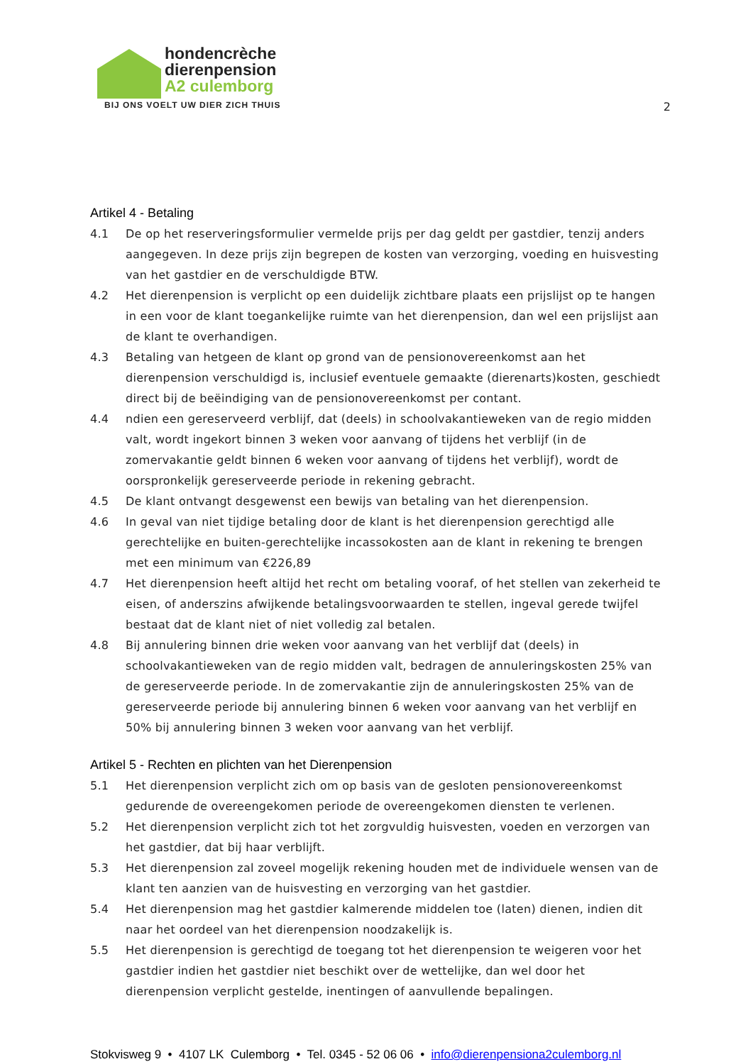hondencrèche
dierenpension
A2 culemborg
BIJ ONS VOELT UW DIER ZICH THUIS
2
Artikel 4 - Betaling
4.1 De op het reserveringsformulier vermelde prijs per dag geldt per gastdier, tenzij anders aangegeven. In deze prijs zijn begrepen de kosten van verzorging, voeding en huisvesting van het gastdier en de verschuldigde BTW.
4.2 Het dierenpension is verplicht op een duidelijk zichtbare plaats een prijslijst op te hangen in een voor de klant toegankelijke ruimte van het dierenpension, dan wel een prijslijst aan de klant te overhandigen.
4.3 Betaling van hetgeen de klant op grond van de pensionovereenkomst aan het dierenpension verschuldigd is, inclusief eventuele gemaakte (dierenarts)kosten, geschiedt direct bij de beëindiging van de pensionovereenkomst per contant.
4.4 ndien een gereserveerd verblijf, dat (deels) in schoolvakantieweken van de regio midden valt, wordt ingekort binnen 3 weken voor aanvang of tijdens het verblijf (in de zomervakantie geldt binnen 6 weken voor aanvang of tijdens het verblijf), wordt de oorspronkelijk gereserveerde periode in rekening gebracht.
4.5 De klant ontvangt desgewenst een bewijs van betaling van het dierenpension.
4.6 In geval van niet tijdige betaling door de klant is het dierenpension gerechtigd alle gerechtelijke en buiten-gerechtelijke incassokosten aan de klant in rekening te brengen met een minimum van €226,89
4.7 Het dierenpension heeft altijd het recht om betaling vooraf, of het stellen van zekerheid te eisen, of anderszins afwijkende betalingsvoorwaarden te stellen, ingeval gerede twijfel bestaat dat de klant niet of niet volledig zal betalen.
4.8 Bij annulering binnen drie weken voor aanvang van het verblijf dat (deels) in schoolvakantieweken van de regio midden valt, bedragen de annuleringskosten 25% van de gereserveerde periode. In de zomervakantie zijn de annuleringskosten 25% van de gereserveerde periode bij annulering binnen 6 weken voor aanvang van het verblijf en 50% bij annulering binnen 3 weken voor aanvang van het verblijf.
Artikel 5 - Rechten en plichten van het Dierenpension
5.1 Het dierenpension verplicht zich om op basis van de gesloten pensionovereenkomst gedurende de overeengekomen periode de overeengekomen diensten te verlenen.
5.2 Het dierenpension verplicht zich tot het zorgvuldig huisvesten, voeden en verzorgen van het gastdier, dat bij haar verblijft.
5.3 Het dierenpension zal zoveel mogelijk rekening houden met de individuele wensen van de klant ten aanzien van de huisvesting en verzorging van het gastdier.
5.4 Het dierenpension mag het gastdier kalmerende middelen toe (laten) dienen, indien dit naar het oordeel van het dierenpension noodzakelijk is.
5.5 Het dierenpension is gerechtigd de toegang tot het dierenpension te weigeren voor het gastdier indien het gastdier niet beschikt over de wettelijke, dan wel door het dierenpension verplicht gestelde, inentingen of aanvullende bepalingen.
Stokvisweg 9 • 4107 LK Culemborg • Tel. 0345 - 52 06 06 • info@dierenpensiona2culemborg.nl